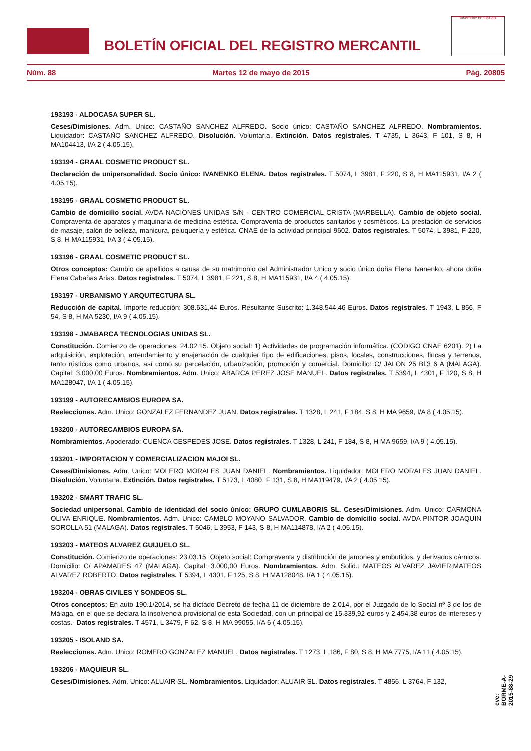BOLETÍN OFICIAL DEL REGISTRO MERCANTIL
MINISTERIO DE JUSTICIA
Núm. 88 Martes 12 de mayo de 2015 Pág. 20805
193193 - ALDOCASA SUPER SL.
Ceses/Dimisiones. Adm. Unico: CASTAÑO SANCHEZ ALFREDO. Socio único: CASTAÑO SANCHEZ ALFREDO. Nombramientos. Liquidador: CASTAÑO SANCHEZ ALFREDO. Disolución. Voluntaria. Extinción. Datos registrales. T 4735, L 3643, F 101, S 8, H MA104413, I/A 2 ( 4.05.15).
193194 - GRAAL COSMETIC PRODUCT SL.
Declaración de unipersonalidad. Socio único: IVANENKO ELENA. Datos registrales. T 5074, L 3981, F 220, S 8, H MA115931, I/A 2 ( 4.05.15).
193195 - GRAAL COSMETIC PRODUCT SL.
Cambio de domicilio social. AVDA NACIONES UNIDAS S/N - CENTRO COMERCIAL CRISTA (MARBELLA). Cambio de objeto social. Compraventa de aparatos y maquinaria de medicina estética. Compraventa de productos sanitarios y cosméticos. La prestación de servicios de masaje, salón de belleza, manicura, peluquería y estética. CNAE de la actividad principal 9602. Datos registrales. T 5074, L 3981, F 220, S 8, H MA115931, I/A 3 ( 4.05.15).
193196 - GRAAL COSMETIC PRODUCT SL.
Otros conceptos: Cambio de apellidos a causa de su matrimonio del Administrador Unico y socio único doña Elena Ivanenko, ahora doña Elena Cabañas Arias. Datos registrales. T 5074, L 3981, F 221, S 8, H MA115931, I/A 4 ( 4.05.15).
193197 - URBANISMO Y ARQUITECTURA SL.
Reducción de capital. Importe reducción: 308.631,44 Euros. Resultante Suscrito: 1.348.544,46 Euros. Datos registrales. T 1943, L 856, F 54, S 8, H MA 5230, I/A 9 ( 4.05.15).
193198 - JMABARCA TECNOLOGIAS UNIDAS SL.
Constitución. Comienzo de operaciones: 24.02.15. Objeto social: 1) Actividades de programación informática. (CODIGO CNAE 6201). 2) La adquisición, explotación, arrendamiento y enajenación de cualquier tipo de edificaciones, pisos, locales, construcciones, fincas y terrenos, tanto rústicos como urbanos, así como su parcelación, urbanización, promoción y comercial. Domicilio: C/ JALON 25 Bl.3 6 A (MALAGA). Capital: 3.000,00 Euros. Nombramientos. Adm. Unico: ABARCA PEREZ JOSE MANUEL. Datos registrales. T 5394, L 4301, F 120, S 8, H MA128047, I/A 1 ( 4.05.15).
193199 - AUTORECAMBIOS EUROPA SA.
Reelecciones. Adm. Unico: GONZALEZ FERNANDEZ JUAN. Datos registrales. T 1328, L 241, F 184, S 8, H MA 9659, I/A 8 ( 4.05.15).
193200 - AUTORECAMBIOS EUROPA SA.
Nombramientos. Apoderado: CUENCA CESPEDES JOSE. Datos registrales. T 1328, L 241, F 184, S 8, H MA 9659, I/A 9 ( 4.05.15).
193201 - IMPORTACION Y COMERCIALIZACION MAJOI SL.
Ceses/Dimisiones. Adm. Unico: MOLERO MORALES JUAN DANIEL. Nombramientos. Liquidador: MOLERO MORALES JUAN DANIEL. Disolución. Voluntaria. Extinción. Datos registrales. T 5173, L 4080, F 131, S 8, H MA119479, I/A 2 ( 4.05.15).
193202 - SMART TRAFIC SL.
Sociedad unipersonal. Cambio de identidad del socio único: GRUPO CUMLABORIS SL. Ceses/Dimisiones. Adm. Unico: CARMONA OLIVA ENRIQUE. Nombramientos. Adm. Unico: CAMBLO MOYANO SALVADOR. Cambio de domicilio social. AVDA PINTOR JOAQUIN SOROLLA 51 (MALAGA). Datos registrales. T 5046, L 3953, F 143, S 8, H MA114878, I/A 2 ( 4.05.15).
193203 - MATEOS ALVAREZ GUIJUELO SL.
Constitución. Comienzo de operaciones: 23.03.15. Objeto social: Compraventa y distribución de jamones y embutidos, y derivados cárnicos. Domicilio: C/ APAMARES 47 (MALAGA). Capital: 3.000,00 Euros. Nombramientos. Adm. Solid.: MATEOS ALVAREZ JAVIER;MATEOS ALVAREZ ROBERTO. Datos registrales. T 5394, L 4301, F 125, S 8, H MA128048, I/A 1 ( 4.05.15).
193204 - OBRAS CIVILES Y SONDEOS SL.
Otros conceptos: En auto 190.1/2014, se ha dictado Decreto de fecha 11 de diciembre de 2.014, por el Juzgado de lo Social nº 3 de los de Málaga, en el que se declara la insolvencia provisional de esta Sociedad, con un principal de 15.339,92 euros y 2.454,38 euros de intereses y costas.- Datos registrales. T 4571, L 3479, F 62, S 8, H MA 99055, I/A 6 ( 4.05.15).
193205 - ISOLAND SA.
Reelecciones. Adm. Unico: ROMERO GONZALEZ MANUEL. Datos registrales. T 1273, L 186, F 80, S 8, H MA 7775, I/A 11 ( 4.05.15).
193206 - MAQUIEUR SL.
Ceses/Dimisiones. Adm. Unico: ALUAIR SL. Nombramientos. Liquidador: ALUAIR SL. Datos registrales. T 4856, L 3764, F 132,
cve: BORME-A-2015-88-29